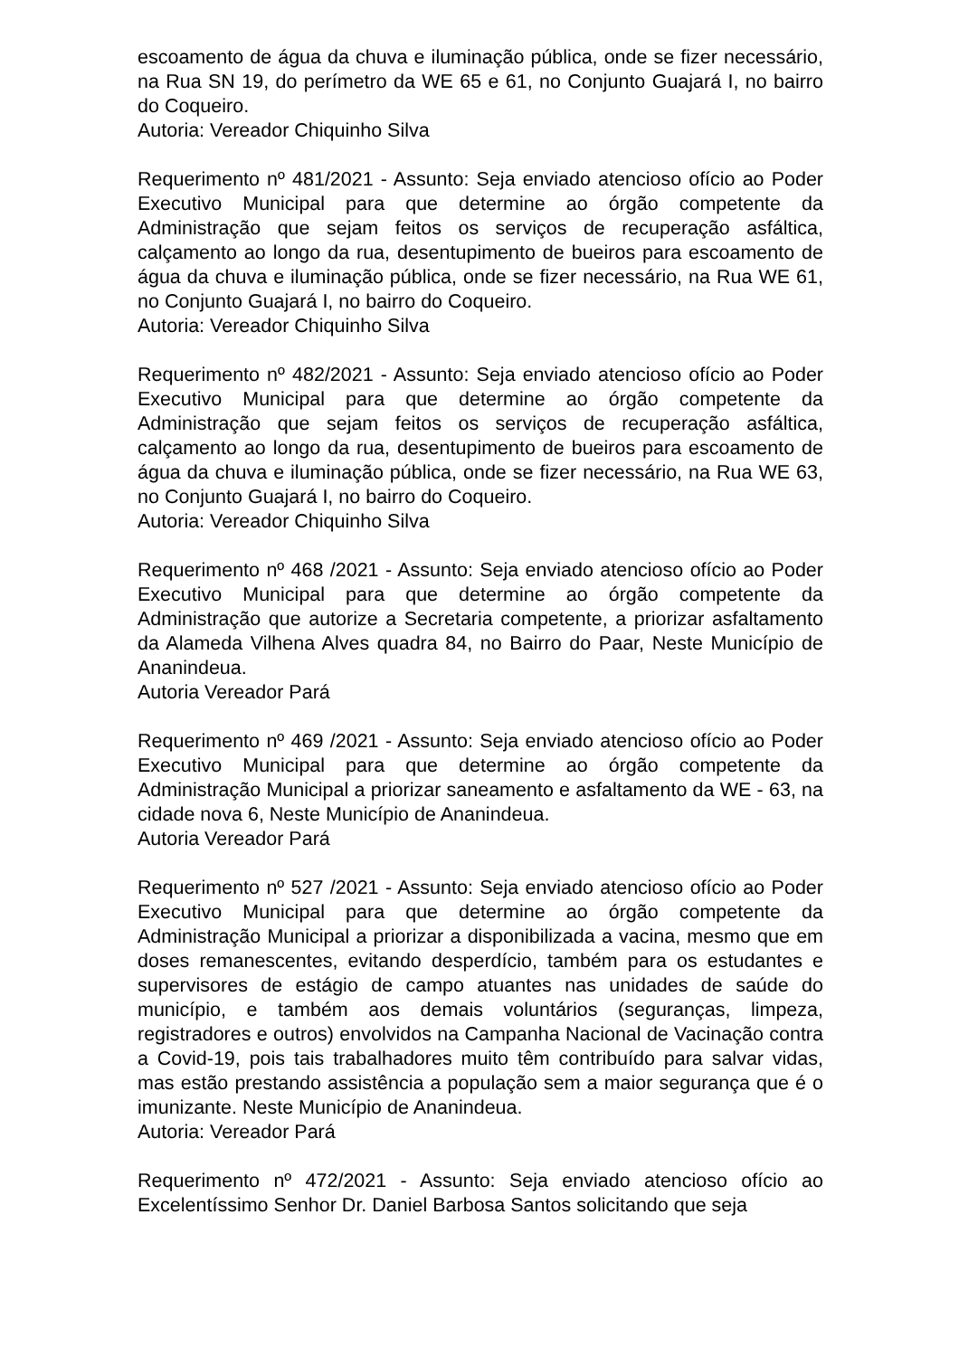escoamento de água da chuva e iluminação pública, onde se fizer necessário, na Rua SN 19, do perímetro da WE 65 e 61, no Conjunto Guajará I, no bairro do Coqueiro.
Autoria: Vereador Chiquinho Silva
Requerimento nº 481/2021 - Assunto: Seja enviado atencioso ofício ao Poder Executivo Municipal para que determine ao órgão competente da Administração que sejam feitos os serviços de recuperação asfáltica, calçamento ao longo da rua, desentupimento de bueiros para escoamento de água da chuva e iluminação pública, onde se fizer necessário, na Rua WE 61, no Conjunto Guajará I, no bairro do Coqueiro.
Autoria: Vereador Chiquinho Silva
Requerimento nº 482/2021 - Assunto: Seja enviado atencioso ofício ao Poder Executivo Municipal para que determine ao órgão competente da Administração que sejam feitos os serviços de recuperação asfáltica, calçamento ao longo da rua, desentupimento de bueiros para escoamento de água da chuva e iluminação pública, onde se fizer necessário, na Rua WE 63, no Conjunto Guajará I, no bairro do Coqueiro.
Autoria: Vereador Chiquinho Silva
Requerimento nº 468 /2021 - Assunto: Seja enviado atencioso ofício ao Poder Executivo Municipal para que determine ao órgão competente da Administração que autorize a Secretaria competente, a priorizar asfaltamento da Alameda Vilhena Alves quadra 84, no Bairro do Paar, Neste Município de Ananindeua.
Autoria Vereador Pará
Requerimento nº 469 /2021 - Assunto: Seja enviado atencioso ofício ao Poder Executivo Municipal para que determine ao órgão competente da Administração Municipal a priorizar saneamento e asfaltamento da WE - 63, na cidade nova 6, Neste Município de Ananindeua.
Autoria Vereador Pará
Requerimento nº 527 /2021 - Assunto: Seja enviado atencioso ofício ao Poder Executivo Municipal para que determine ao órgão competente da Administração Municipal a priorizar a disponibilizada a vacina, mesmo que em doses remanescentes, evitando desperdício, também para os estudantes e supervisores de estágio de campo atuantes nas unidades de saúde do município, e também aos demais voluntários (seguranças, limpeza, registradores e outros) envolvidos na Campanha Nacional de Vacinação contra a Covid-19, pois tais trabalhadores muito têm contribuído para salvar vidas, mas estão prestando assistência a população sem a maior segurança que é o imunizante. Neste Município de Ananindeua.
Autoria: Vereador Pará
Requerimento nº 472/2021 - Assunto: Seja enviado atencioso ofício ao Excelentíssimo Senhor Dr. Daniel Barbosa Santos solicitando que seja